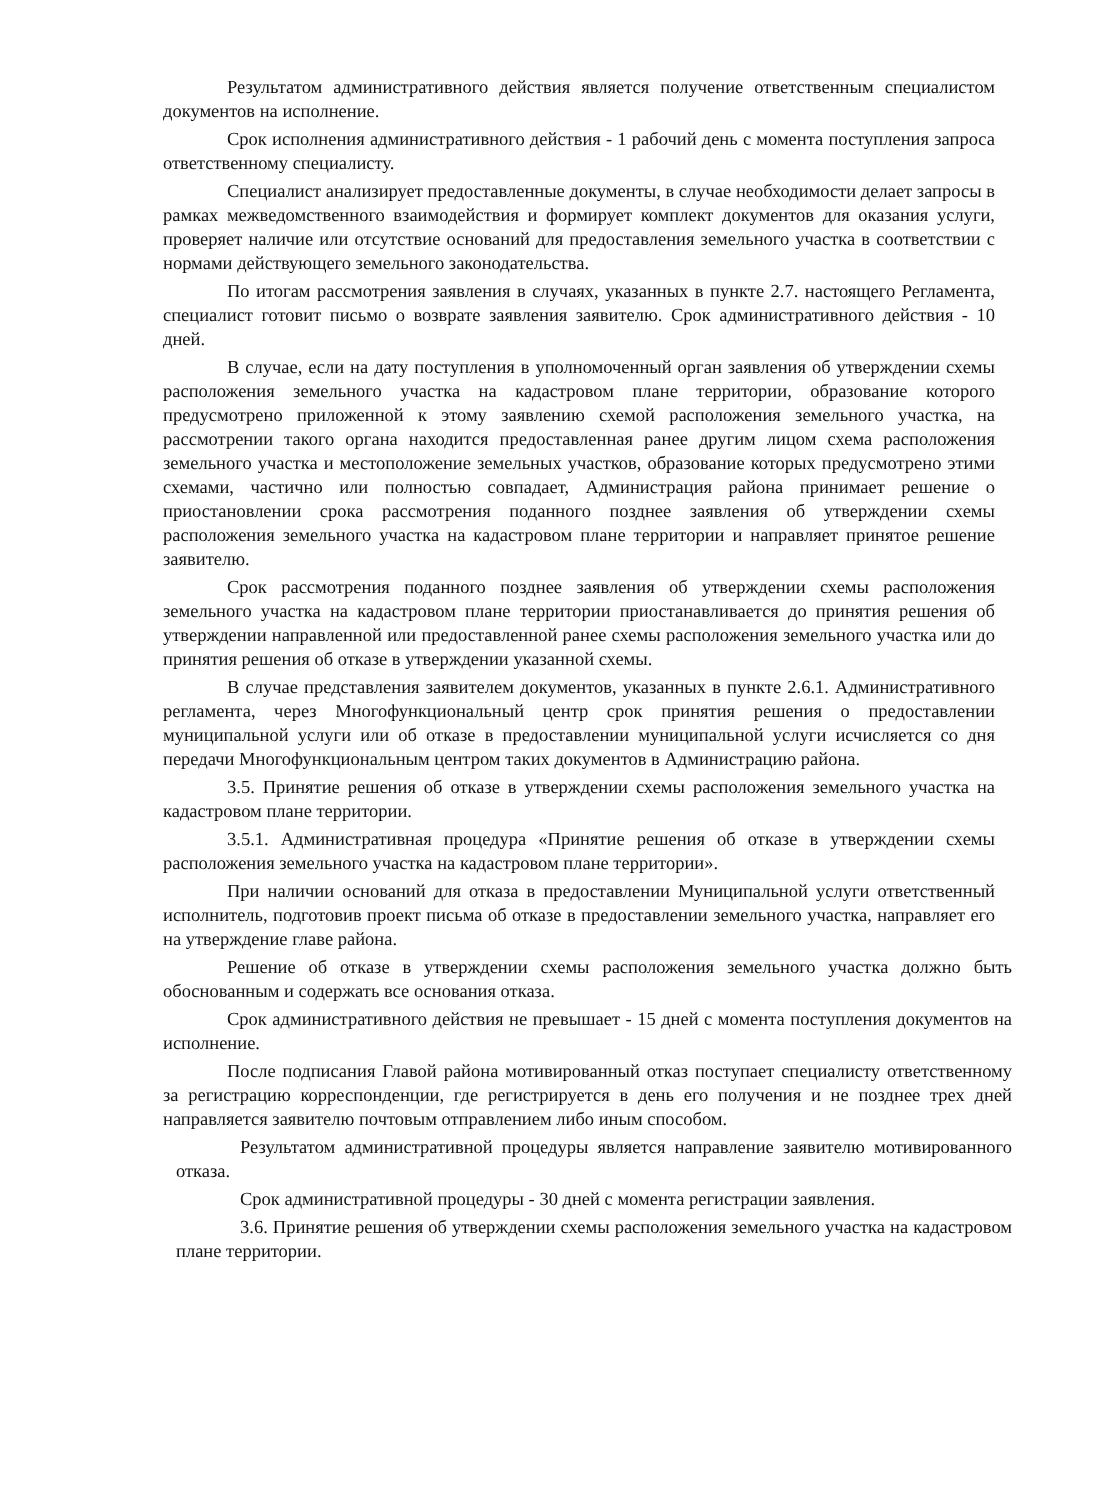Результатом административного действия является получение ответственным специалистом документов на исполнение.
Срок исполнения административного действия - 1 рабочий день с момента поступления запроса ответственному специалисту.
Специалист анализирует предоставленные документы, в случае необходимости делает запросы в рамках межведомственного взаимодействия и формирует комплект документов для оказания услуги, проверяет наличие или отсутствие оснований для предоставления земельного участка в соответствии с нормами действующего земельного законодательства.
По итогам рассмотрения заявления в случаях, указанных в пункте 2.7. настоящего Регламента, специалист готовит письмо о возврате заявления заявителю. Срок административного действия - 10 дней.
В случае, если на дату поступления в уполномоченный орган заявления об утверждении схемы расположения земельного участка на кадастровом плане территории, образование которого предусмотрено приложенной к этому заявлению схемой расположения земельного участка, на рассмотрении такого органа находится предоставленная ранее другим лицом схема расположения земельного участка и местоположение земельных участков, образование которых предусмотрено этими схемами, частично или полностью совпадает, Администрация района принимает решение о приостановлении срока рассмотрения поданного позднее заявления об утверждении схемы расположения земельного участка на кадастровом плане территории и направляет принятое решение заявителю.
Срок рассмотрения поданного позднее заявления об утверждении схемы расположения земельного участка на кадастровом плане территории приостанавливается до принятия решения об утверждении направленной или предоставленной ранее схемы расположения земельного участка или до принятия решения об отказе в утверждении указанной схемы.
В случае представления заявителем документов, указанных в пункте 2.6.1. Административного регламента, через Многофункциональный центр срок принятия решения о предоставлении муниципальной услуги или об отказе в предоставлении муниципальной услуги исчисляется со дня передачи Многофункциональным центром таких документов в Администрацию района.
3.5. Принятие решения об отказе в утверждении схемы расположения земельного участка на кадастровом плане территории.
3.5.1. Административная процедура «Принятие решения об отказе в утверждении схемы расположения земельного участка на кадастровом плане территории».
При наличии оснований для отказа в предоставлении Муниципальной услуги ответственный исполнитель, подготовив проект письма об отказе в предоставлении земельного участка, направляет его на утверждение главе района.
Решение об отказе в утверждении схемы расположения земельного участка должно быть обоснованным и содержать все основания отказа.
Срок административного действия не превышает - 15 дней с момента поступления документов на исполнение.
После подписания Главой района мотивированный отказ поступает специалисту ответственному за регистрацию корреспонденции, где регистрируется в день его получения и не позднее трех дней направляется заявителю почтовым отправлением либо иным способом.
Результатом административной процедуры является направление заявителю мотивированного отказа.
Срок административной процедуры - 30 дней с момента регистрации заявления.
3.6. Принятие решения об утверждении схемы расположения земельного участка на кадастровом плане территории.